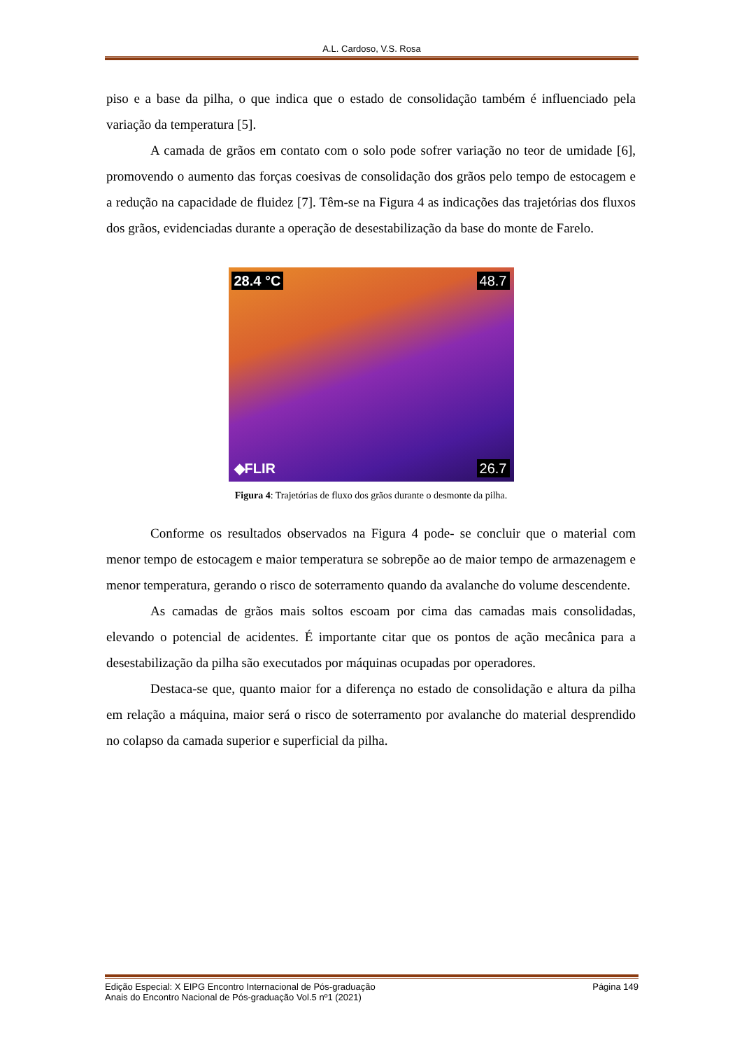A.L. Cardoso, V.S. Rosa
piso e a base da pilha, o que indica que o estado de consolidação também é influenciado pela variação da temperatura [5].
A camada de grãos em contato com o solo pode sofrer variação no teor de umidade [6], promovendo o aumento das forças coesivas de consolidação dos grãos pelo tempo de estocagem e a redução na capacidade de fluidez [7]. Têm-se na Figura 4 as indicações das trajetórias dos fluxos dos grãos, evidenciadas durante a operação de desestabilização da base do monte de Farelo.
28.4 °C 48.7
26.7 ◆FLIR
Figura 4: Trajetórias de fluxo dos grãos durante o desmonte da pilha.
Conforme os resultados observados na Figura 4 pode- se concluir que o material com menor tempo de estocagem e maior temperatura se sobrepõe ao de maior tempo de armazenagem e menor temperatura, gerando o risco de soterramento quando da avalanche do volume descendente.
As camadas de grãos mais soltos escoam por cima das camadas mais consolidadas, elevando o potencial de acidentes. É importante citar que os pontos de ação mecânica para a desestabilização da pilha são executados por máquinas ocupadas por operadores.
Destaca-se que, quanto maior for a diferença no estado de consolidação e altura da pilha em relação a máquina, maior será o risco de soterramento por avalanche do material desprendido no colapso da camada superior e superficial da pilha.
Edição Especial: X EIPG Encontro Internacional de Pós-graduação Página 149
Anais do Encontro Nacional de Pós-graduação Vol.5 nº1 (2021)